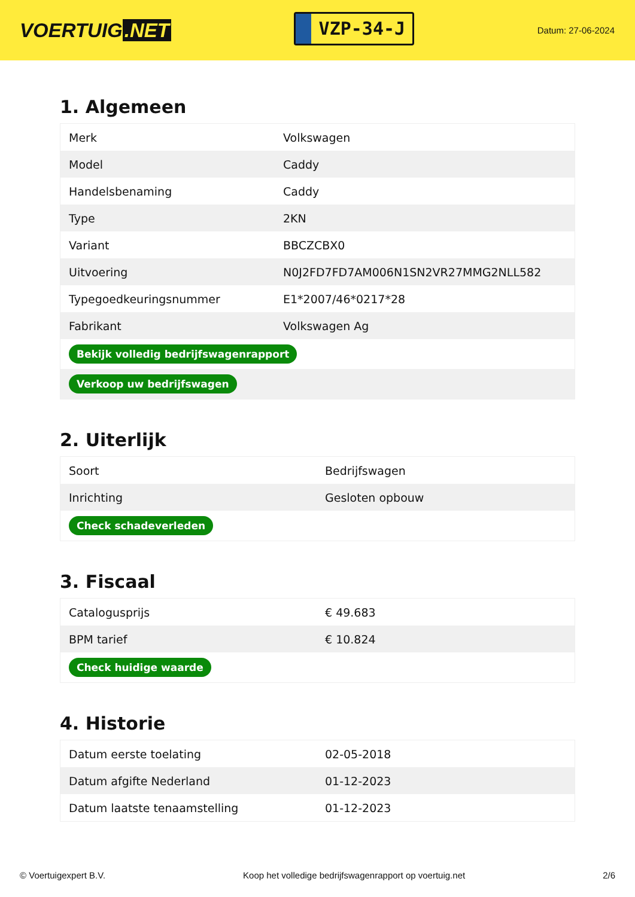VOERTUIG.NET
VZP-34-J
Datum: 27-06-2024
1. Algemeen
| Merk | Volkswagen |
| Model | Caddy |
| Handelsbenaming | Caddy |
| Type | 2KN |
| Variant | BBCZCBX0 |
| Uitvoering | N0J2FD7FD7AM006N1SN2VR27MMG2NLL582 |
| Typegoedkeuringsnummer | E1*2007/46*0217*28 |
| Fabrikant | Volkswagen Ag |
| Bekijk volledig bedrijfswagenrapport | |
| Verkoop uw bedrijfswagen | |
2. Uiterlijk
| Soort | Bedrijfswagen |
| Inrichting | Gesloten opbouw |
| Check schadeverleden | |
3. Fiscaal
| Catalogusprijs | € 49.683 |
| BPM tarief | € 10.824 |
| Check huidige waarde | |
4. Historie
| Datum eerste toelating | 02-05-2018 |
| Datum afgifte Nederland | 01-12-2023 |
| Datum laatste tenaamstelling | 01-12-2023 |
© Voertuigexpert B.V. Koop het volledige bedrijfswagenrapport op voertuig.net 2/6